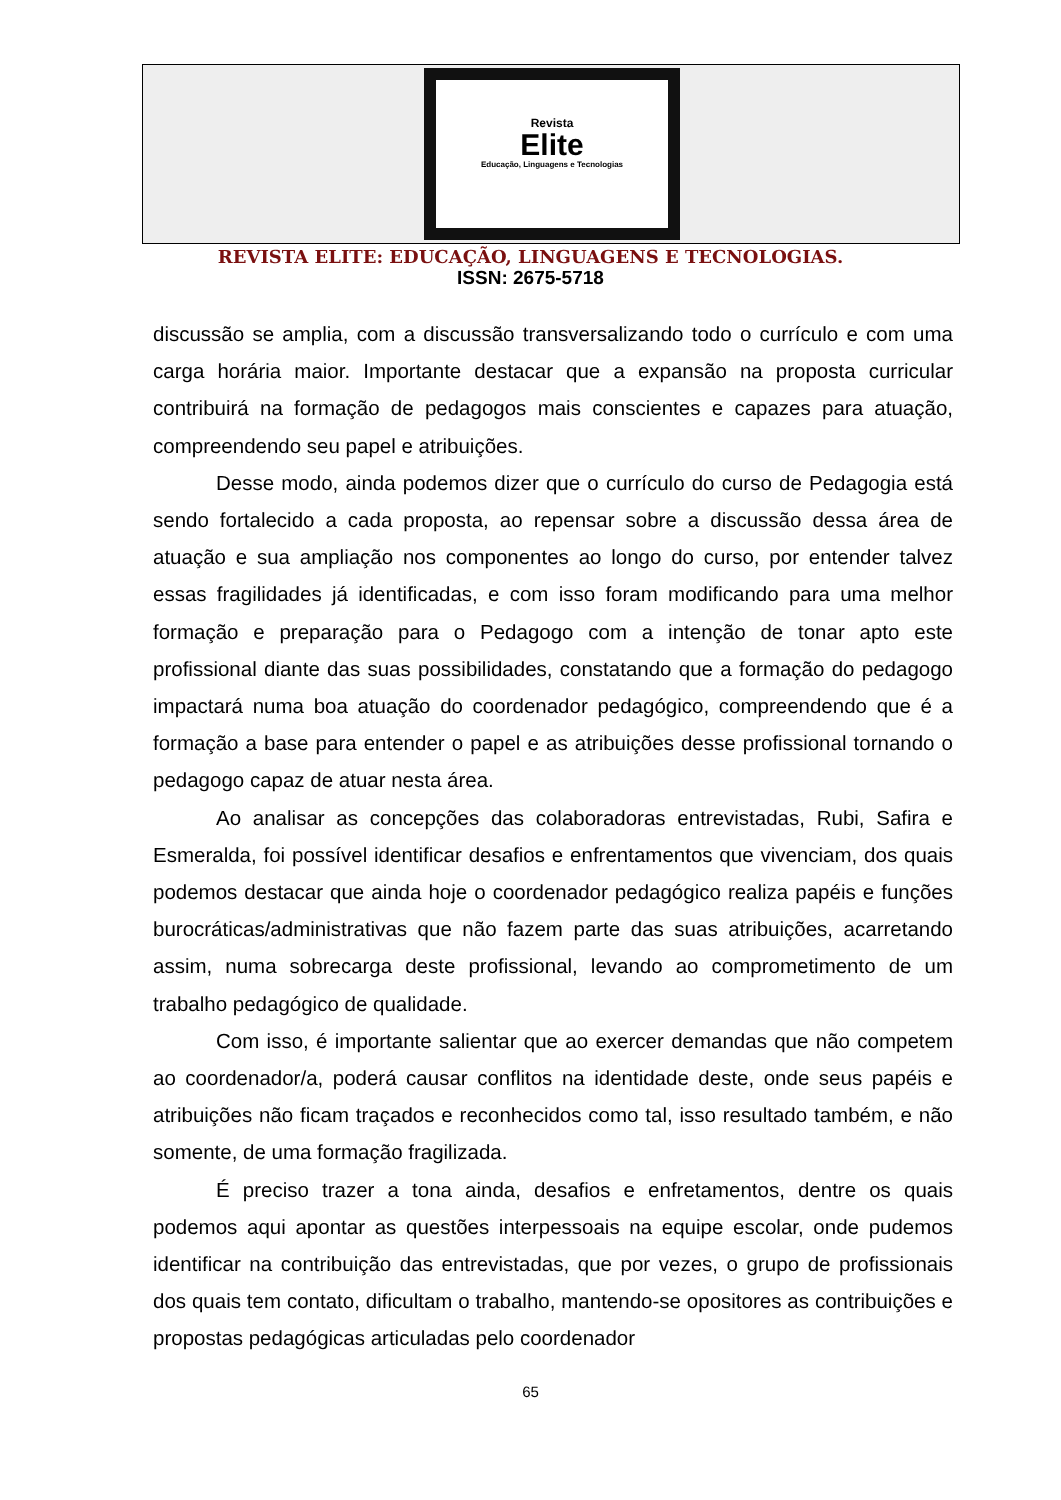Revista
Elite
Educação, Linguagens e Tecnologias
REVISTA ELITE: EDUCAÇÃO, LINGUAGENS E TECNOLOGIAS.
ISSN: 2675-5718
discussão se amplia, com a discussão transversalizando todo o currículo e com uma carga horária maior. Importante destacar que a expansão na proposta curricular contribuirá na formação de pedagogos mais conscientes e capazes para atuação, compreendendo seu papel e atribuições.
Desse modo, ainda podemos dizer que o currículo do curso de Pedagogia está sendo fortalecido a cada proposta, ao repensar sobre a discussão dessa área de atuação e sua ampliação nos componentes ao longo do curso, por entender talvez essas fragilidades já identificadas, e com isso foram modificando para uma melhor formação e preparação para o Pedagogo com a intenção de tonar apto este profissional diante das suas possibilidades, constatando que a formação do pedagogo impactará numa boa atuação do coordenador pedagógico, compreendendo que é a formação a base para entender o papel e as atribuições desse profissional tornando o pedagogo capaz de atuar nesta área.
Ao analisar as concepções das colaboradoras entrevistadas, Rubi, Safira e Esmeralda, foi possível identificar desafios e enfrentamentos que vivenciam, dos quais podemos destacar que ainda hoje o coordenador pedagógico realiza papéis e funções burocráticas/administrativas que não fazem parte das suas atribuições, acarretando assim, numa sobrecarga deste profissional, levando ao comprometimento de um trabalho pedagógico de qualidade.
Com isso, é importante salientar que ao exercer demandas que não competem ao coordenador/a, poderá causar conflitos na identidade deste, onde seus papéis e atribuições não ficam traçados e reconhecidos como tal, isso resultado também, e não somente, de uma formação fragilizada.
É preciso trazer a tona ainda, desafios e enfretamentos, dentre os quais podemos aqui apontar as questões interpessoais na equipe escolar, onde pudemos identificar na contribuição das entrevistadas, que por vezes, o grupo de profissionais dos quais tem contato, dificultam o trabalho, mantendo-se opositores as contribuições e propostas pedagógicas articuladas pelo coordenador
65